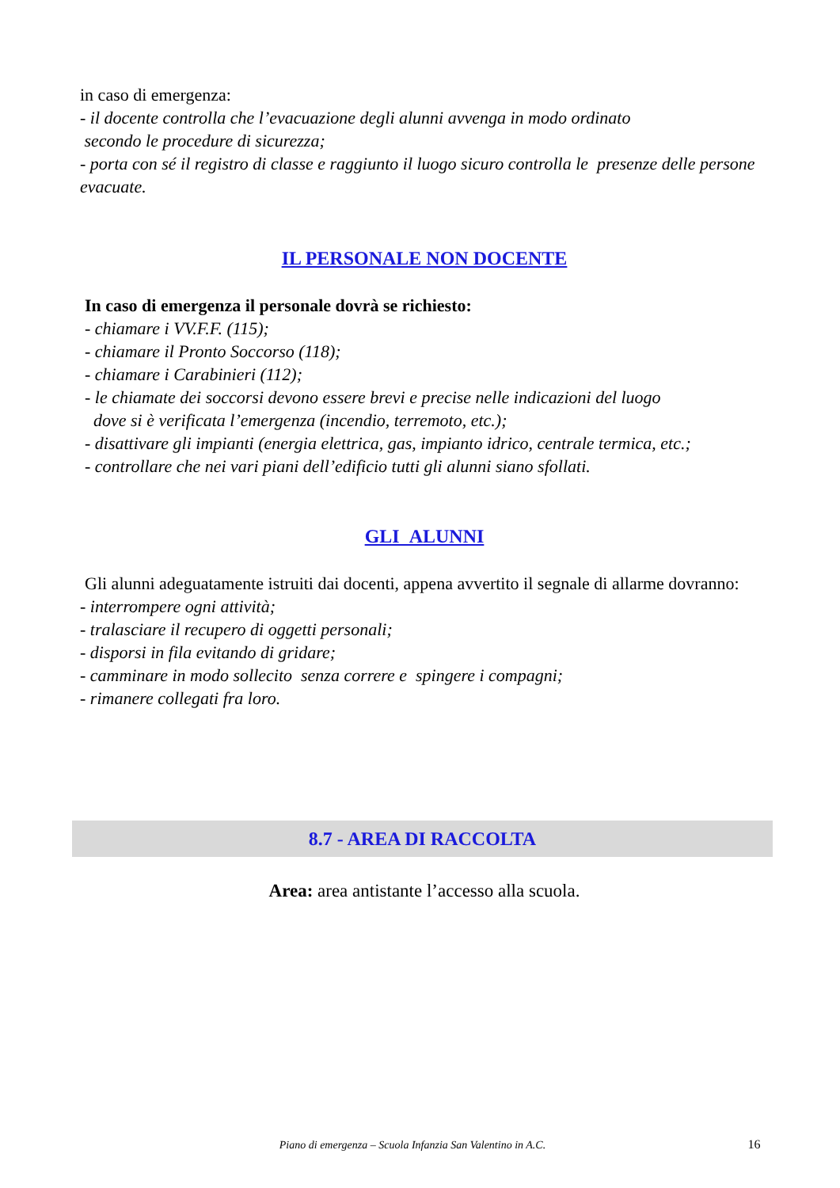in caso di emergenza:
- il docente controlla che l’evacuazione degli alunni avvenga in modo ordinato
secondo le procedure di sicurezza;
- porta con sé il registro di classe e raggiunto il luogo sicuro controlla le presenze delle persone evacuate.
IL PERSONALE NON DOCENTE
In caso di emergenza il personale dovrà se richiesto:
- chiamare i VV.F.F. (115);
- chiamare il Pronto Soccorso (118);
- chiamare i Carabinieri (112);
- le chiamate dei soccorsi devono essere brevi e precise nelle indicazioni del luogo
dove si è verificata l’emergenza (incendio, terremoto, etc.);
- disattivare gli impianti (energia elettrica, gas, impianto idrico, centrale termica, etc.;
- controllare che nei vari piani dell’edificio tutti gli alunni siano sfollati.
GLI ALUNNI
Gli alunni adeguatamente istruiti dai docenti, appena avvertito il segnale di allarme dovranno:
- interrompere ogni attività;
- tralasciare il recupero di oggetti personali;
- disporsi in fila evitando di gridare;
- camminare in modo sollecito senza correre e spingere i compagni;
- rimanere collegati fra loro.
8.7 - AREA DI RACCOLTA
Area: area antistante l’accesso alla scuola.
Piano di emergenza – Scuola Infanzia San Valentino in A.C. 16